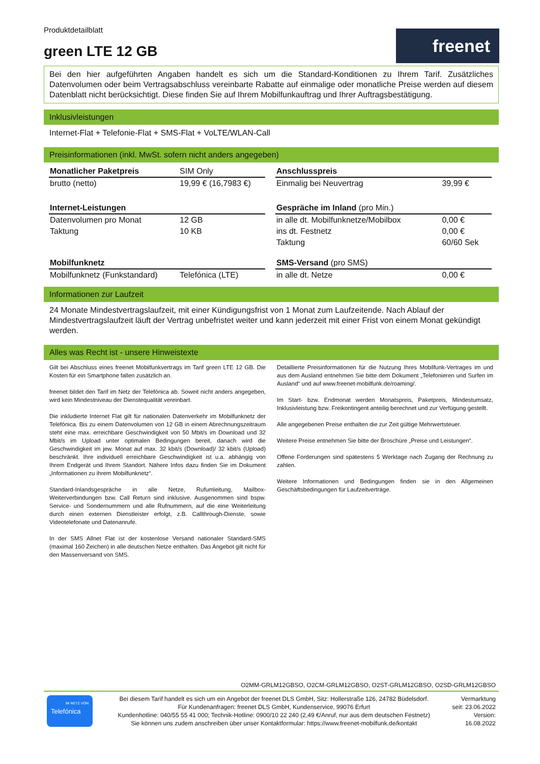freenet
Produktdetailblatt
green LTE 12 GB
Bei den hier aufgeführten Angaben handelt es sich um die Standard-Konditionen zu Ihrem Tarif. Zusätzliches Datenvolumen oder beim Vertragsabschluss vereinbarte Rabatte auf einmalige oder monatliche Preise werden auf diesem Datenblatt nicht berücksichtigt. Diese finden Sie auf Ihrem Mobilfunkauftrag und Ihrer Auftragsbestätigung.
Inklusivleistungen
Internet-Flat + Telefonie-Flat + SMS-Flat + VoLTE/WLAN-Call
Preisinformationen (inkl. MwSt. sofern nicht anders angegeben)
| Monatlicher Paketpreis | SIM Only |
| --- | --- |
| brutto (netto) | 19,99 € (16,7983 €) |
| Internet-Leistungen | |
| Datenvolumen pro Monat | 12 GB |
| Taktung | 10 KB |
| Mobilfunknetz | |
| Mobilfunknetz (Funkstandard) | Telefónica (LTE) |
| Anschlusspreis | |
| --- | --- |
| Einmalig bei Neuvertrag | 39,99 € |
| Gespräche im Inland (pro Min.) | |
| in alle dt. Mobilfunknetze/Mobilbox | 0,00 € |
| ins dt. Festnetz | 0,00 € |
| Taktung | 60/60 Sek |
| SMS-Versand (pro SMS) | |
| in alle dt. Netze | 0,00 € |
Informationen zur Laufzeit
24 Monate Mindestvertragslaufzeit, mit einer Kündigungsfrist von 1 Monat zum Laufzeitende. Nach Ablauf der Mindestvertragslaufzeit läuft der Vertrag unbefristet weiter und kann jederzeit mit einer Frist von einem Monat gekündigt werden.
Alles was Recht ist - unsere Hinweistexte
Gilt bei Abschluss eines freenet Mobilfunkvertrags im Tarif green LTE 12 GB. Die Kosten für ein Smartphone fallen zusätzlich an.
freenet bildet den Tarif im Netz der Telefónica ab. Soweit nicht anders angegeben, wird kein Mindestniveau der Dienstequalität vereinbart.
Die inkludierte Internet Flat gilt für nationalen Datenverkehr im Mobilfunknetz der Telefónica. Bis zu einem Datenvolumen von 12 GB in einem Abrechnungszeitraum steht eine max. erreichbare Geschwindigkeit von 50 Mbit/s im Download und 32 Mbit/s im Upload unter optimalen Bedingungen bereit, danach wird die Geschwindigkeit im jew. Monat auf max. 32 kbit/s (Download)/ 32 kbit/s (Upload) beschränkt. Ihre individuell erreichbare Geschwindigkeit ist u.a. abhängig von Ihrem Endgerät und Ihrem Standort. Nähere Infos dazu finden Sie im Dokument „Informationen zu ihrem Mobilfunknetz“.
Standard-Inlandsgespräche in alle Netze, Rufumleitung, Mailbox-Weiterverbindungen bzw. Call Return sind inklusive. Ausgenommen sind bspw. Service- und Sondernummern und alle Rufnummern, auf die eine Weiterleitung durch einen externen Dienstleister erfolgt, z.B. Callthrough-Dienste, sowie Videotelefonate und Datenanrufe.
In der SMS Allnet Flat ist der kostenlose Versand nationaler Standard-SMS (maximal 160 Zeichen) in alle deutschen Netze enthalten. Das Angebot gilt nicht für den Massenversand von SMS.
Detaillierte Preisinformationen für die Nutzung Ihres Mobilfunk-Vertrages im und aus dem Ausland entnehmen Sie bitte dem Dokument „Telefonieren und Surfen im Ausland“ und auf www.freenet-mobilfunk.de/roaming/.
Im Start- bzw. Endmonat werden Monatspreis, Paketpreis, Mindestumsatz, Inklusivleistung bzw. Freikontingent anteilig berechnet und zur Verfügung gestellt.
Alle angegebenen Preise enthalten die zur Zeit gültige Mehrwertsteuer.
Weitere Preise entnehmen Sie bitte der Broschüre „Preise und Leistungen“.
Offene Forderungen sind spätestens 5 Werktage nach Zugang der Rechnung zu zahlen.
Weitere Informationen und Bedingungen finden sie in den Allgemeinen Geschäftsbedingungen für Laufzeitverträge.
O2MM-GRLM12GBSO, O2CM-GRLM12GBSO, O2ST-GRLM12GBSO, O2SD-GRLM12GBSO
IM NETZ VON
Telefónica
Bei diesem Tarif handelt es sich um ein Angebot der freenet DLS GmbH, Sitz: Hollerstraße 126, 24782 Büdelsdorf.
Für Kundenanfragen: freenet DLS GmbH, Kundenservice, 99076 Erfurt
Kundenhotline: 040/55 55 41 000; Technik-Hotline: 0900/10 22 240 (2,49 €/Anruf, nur aus dem deutschen Festnetz)
Sie können uns zudem anschreiben über unser Kontaktformular: https://www.freenet-mobilfunk.de/kontakt
Vermarktung
seit: 23.06.2022
Version:
16.08.2022